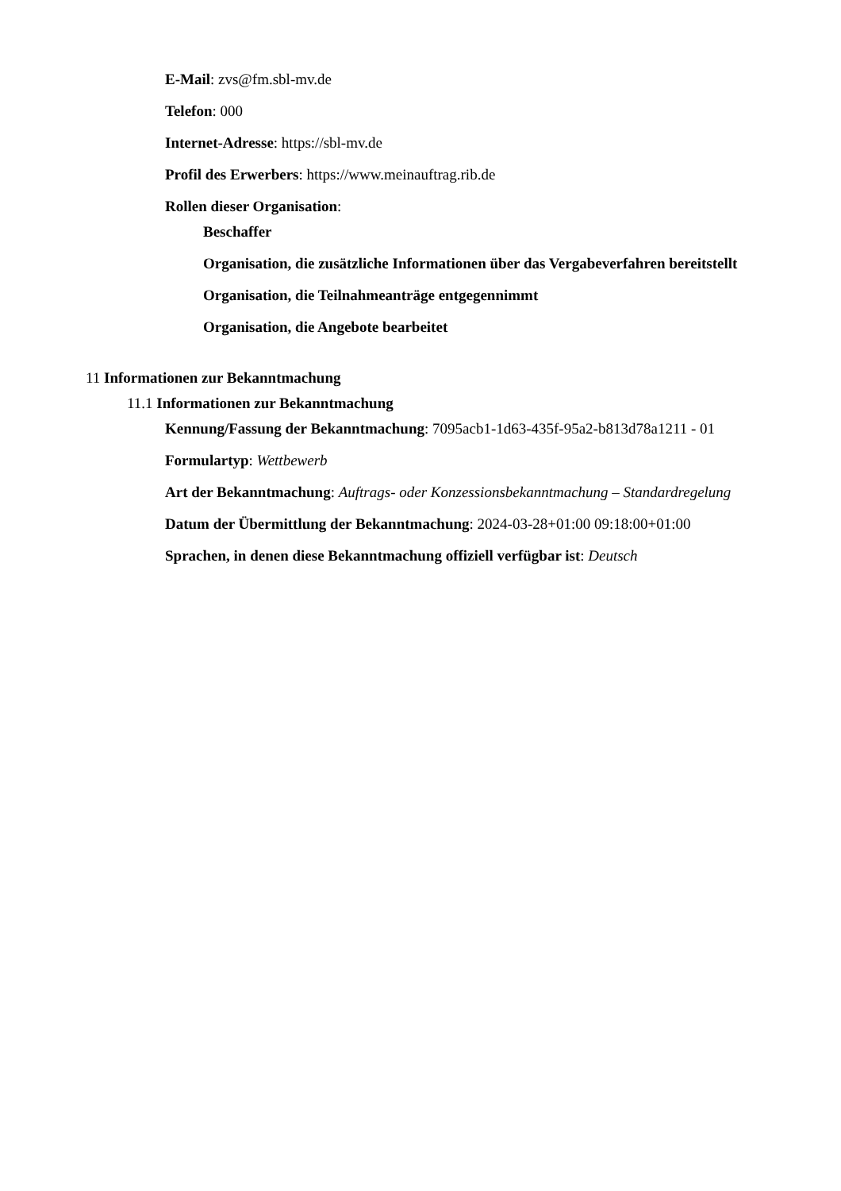E-Mail: zvs@fm.sbl-mv.de
Telefon: 000
Internet-Adresse: https://sbl-mv.de
Profil des Erwerbers: https://www.meinauftrag.rib.de
Rollen dieser Organisation:
Beschaffer
Organisation, die zusätzliche Informationen über das Vergabeverfahren bereitstellt
Organisation, die Teilnahmeanträge entgegennimmt
Organisation, die Angebote bearbeitet
11 Informationen zur Bekanntmachung
11.1 Informationen zur Bekanntmachung
Kennung/Fassung der Bekanntmachung: 7095acb1-1d63-435f-95a2-b813d78a1211 - 01
Formulartyp: Wettbewerb
Art der Bekanntmachung: Auftrags- oder Konzessionsbekanntmachung – Standardregelung
Datum der Übermittlung der Bekanntmachung: 2024-03-28+01:00 09:18:00+01:00
Sprachen, in denen diese Bekanntmachung offiziell verfügbar ist: Deutsch